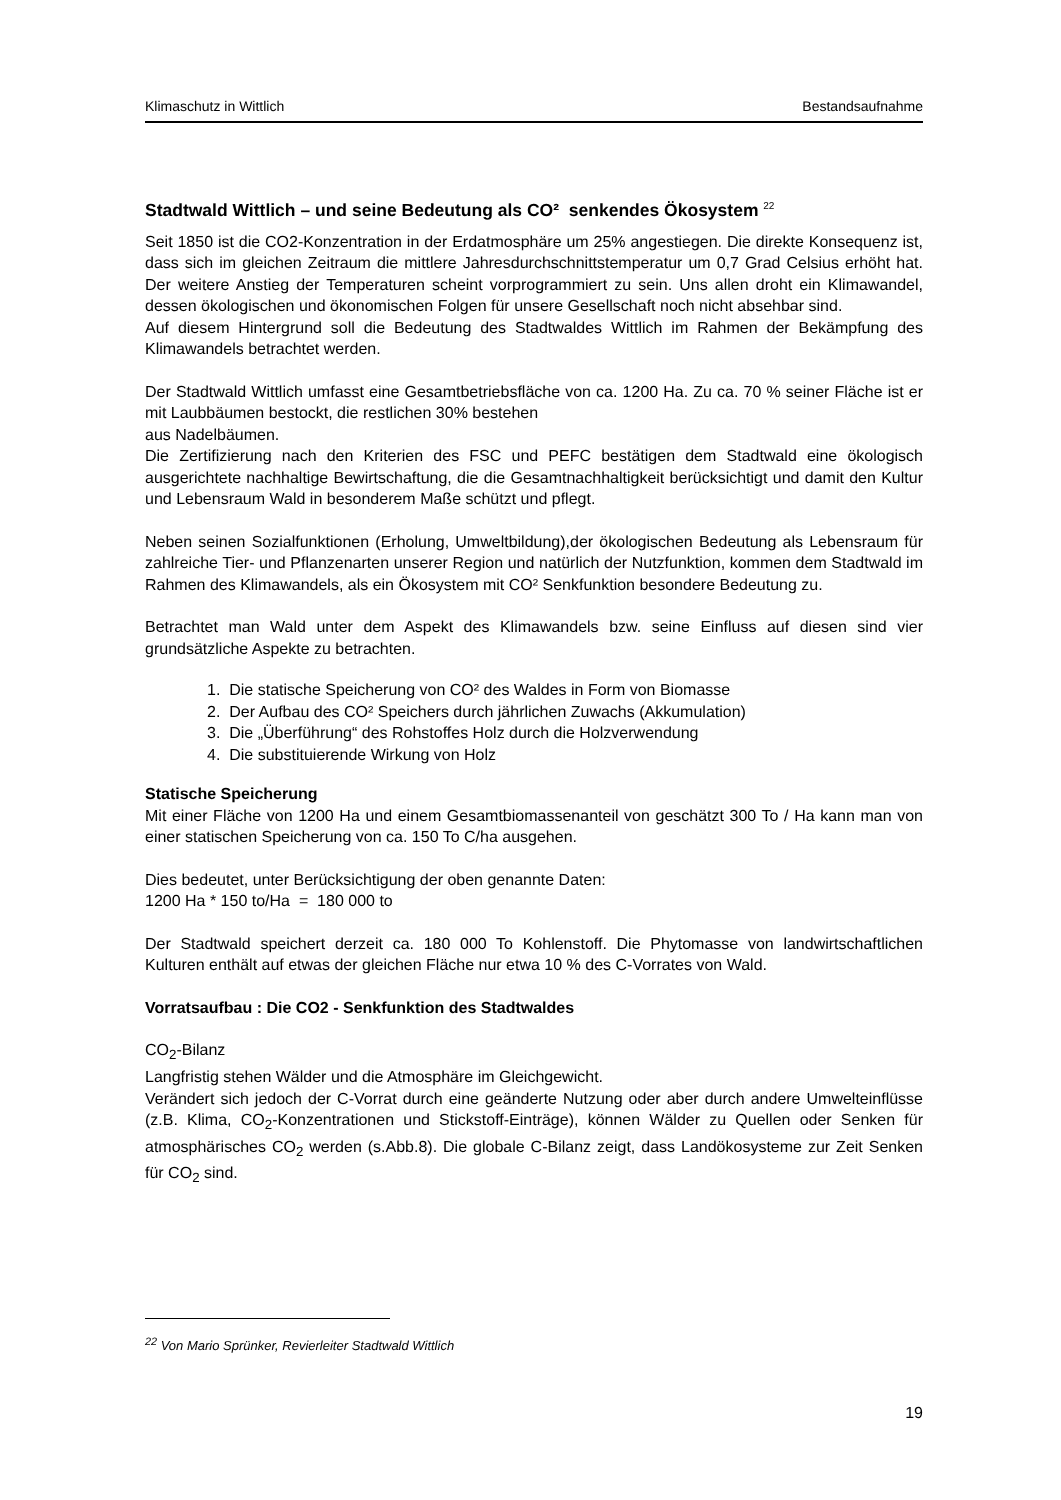Klimaschutz in Wittlich Bestandsaufnahme
Stadtwald Wittlich – und seine Bedeutung als CO² senkendes Ökosystem <sup>22</sup>
Seit 1850 ist die CO2-Konzentration in der Erdatmosphäre um 25% angestiegen. Die direkte Konsequenz ist, dass sich im gleichen Zeitraum die mittlere Jahresdurchschnittstemperatur um 0,7 Grad Celsius erhöht hat. Der weitere Anstieg der Temperaturen scheint vorprogrammiert zu sein. Uns allen droht ein Klimawandel, dessen ökologischen und ökonomischen Folgen für unsere Gesellschaft noch nicht absehbar sind.
Auf diesem Hintergrund soll die Bedeutung des Stadtwaldes Wittlich im Rahmen der Bekämpfung des Klimawandels betrachtet werden.
Der Stadtwald Wittlich umfasst eine Gesamtbetriebsfläche von ca. 1200 Ha. Zu ca. 70 % seiner Fläche ist er mit Laubbäumen bestockt, die restlichen 30% bestehen
aus Nadelbäumen.
Die Zertifizierung nach den Kriterien des FSC und PEFC bestätigen dem Stadtwald eine ökologisch ausgerichtete nachhaltige Bewirtschaftung, die die Gesamtnachhaltigkeit berücksichtigt und damit den Kultur und Lebensraum Wald in besonderem Maße schützt und pflegt.
Neben seinen Sozialfunktionen (Erholung, Umweltbildung),der ökologischen Bedeutung als Lebensraum für zahlreiche Tier- und Pflanzenarten unserer Region und natürlich der Nutzfunktion, kommen dem Stadtwald im Rahmen des Klimawandels, als ein Ökosystem mit CO² Senkfunktion besondere Bedeutung zu.
Betrachtet man Wald unter dem Aspekt des Klimawandels bzw. seine Einfluss auf diesen sind vier grundsätzliche Aspekte zu betrachten.
1. Die statische Speicherung von CO² des Waldes in Form von Biomasse
2. Der Aufbau des CO² Speichers durch jährlichen Zuwachs (Akkumulation)
3. Die „Überführung“ des Rohstoffes Holz durch die Holzverwendung
4. Die substituierende Wirkung von Holz
Statische Speicherung
Mit einer Fläche von 1200 Ha und einem Gesamtbiomassenanteil von geschätzt 300 To / Ha kann man von einer statischen Speicherung von ca. 150 To C/ha ausgehen.
Dies bedeutet, unter Berücksichtigung der oben genannte Daten:
1200 Ha * 150 to/Ha = 180 000 to
Der Stadtwald speichert derzeit ca. 180 000 To Kohlenstoff. Die Phytomasse von landwirtschaftlichen Kulturen enthält auf etwas der gleichen Fläche nur etwa 10 % des C-Vorrates von Wald.
Vorratsaufbau : Die CO2 - Senkfunktion des Stadtwaldes
CO<sub>2</sub>-Bilanz
Langfristig stehen Wälder und die Atmosphäre im Gleichgewicht.
Verändert sich jedoch der C-Vorrat durch eine geänderte Nutzung oder aber durch andere Umwelteinflüsse (z.B. Klima, CO<sub>2</sub>-Konzentrationen und Stickstoff-Einträge), können Wälder zu Quellen oder Senken für atmosphärisches CO<sub>2</sub> werden (s.Abb.8). Die globale C-Bilanz zeigt, dass Landökosysteme zur Zeit Senken für CO<sub>2</sub> sind.
<sup>22</sup> Von Mario Sprünker, Revierleiter Stadtwald Wittlich
19